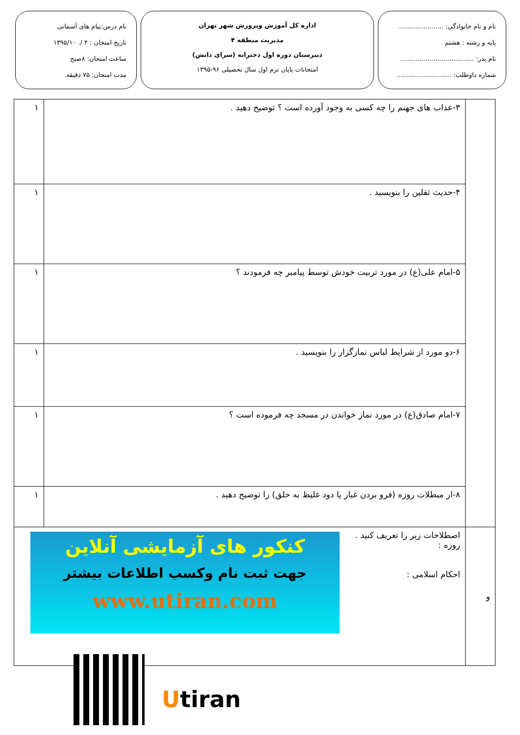نام و نام خانوادگی: ......................
پایه و رشته : هشتم
نام پدر: ....................................
شماره داوطلب: ...........................
اداره کل آموزش وپرورش شهر تهران
مدیریت منطقه ۴
دبیرستان دوره اول دخترانه (سرای دانش)
امتحانات پایان ترم اول سال تحصیلی ۹۶-۱۳۹۵
نام درس:پیام های آسمانی
تاریخ امتحان : ۴ /. ۱۳۹۵/۱۰
ساعت امتحان: ۸صبح
مدت امتحان: ۷۵ دقیقه.
| | ۳-عذاب های جهنم را چه کسی به وجود آورده است ؟ توضیح دهید . | ۱ |
| | ۴-حدیث ثقلین را بنویسید . | ۱ |
| | ۵-امام علی(ع) در مورد تربیت خودش توسط پیامبر چه فرمودند ؟ | ۱ |
| | ۶-دو مورد از شرایط لباس نمازگزار را بنویسید . | ۱ |
| | ۷-امام صادق(ع) در مورد نماز خواندن در مسجد چه فرموده است ؟ | ۱ |
| | ۸-ار مبطلات روزه (فرو بردن غبار یا دود غلیظ به حلق) را توضیح دهید . | ۱ |
| و | اصطلاحات زیر را تعریف کنید . روزه : احکام اسلامی : | |
کنکور های آزمایشی آنلاین
جهت ثبت نام وکسب اطلاعات بیشتر
www.utiran.com
Utiran